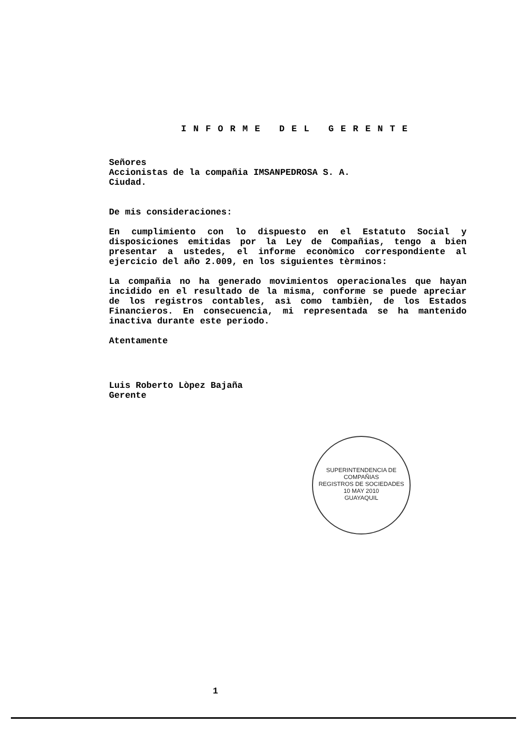INFORME DEL GERENTE
Señores
Accionistas de la compañia IMSANPEDROSA S. A.
Ciudad.
De mis consideraciones:
En cumplimiento con lo dispuesto en el Estatuto Social y disposiciones emitidas por la Ley de Compañias, tengo a bien presentar a ustedes, el informe econòmico correspondiente al ejercicio del año 2.009, en los siguientes tèrminos:
La compañia no ha generado movimientos operacionales que hayan incidido en el resultado de la misma, conforme se puede apreciar de los registros contables, asì como tambièn, de los Estados Financieros. En consecuencia, mi representada se ha mantenido inactiva durante este periodo.
Atentamente
Luis Roberto Lòpez Bajaña
Gerente
SUPERINTENDENCIA DE COMPAÑIAS
REGISTROS DE SOCIEDADES
10 MAY 2010
GUAYAQUIL
1